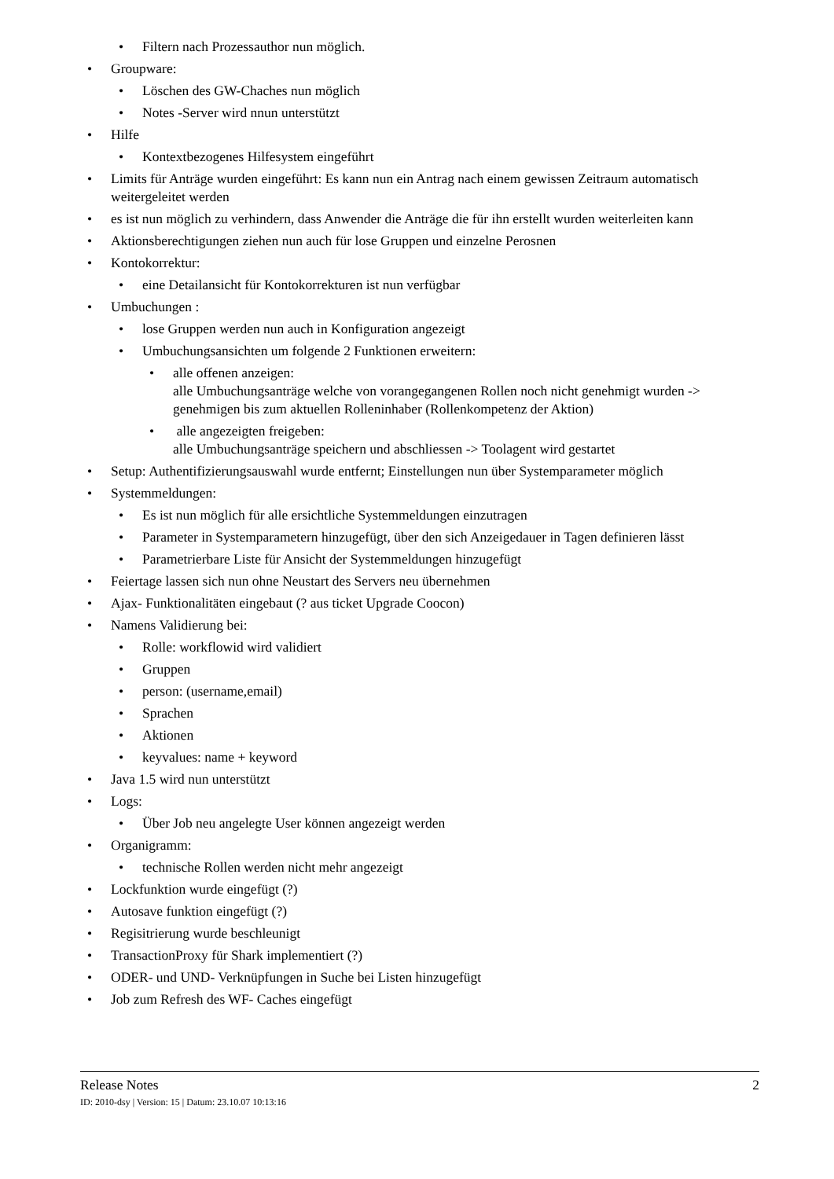• Filtern nach Prozessauthor nun möglich.
• Groupware:
• Löschen des GW-Chaches nun möglich
• Notes -Server wird nnun unterstützt
• Hilfe
• Kontextbezogenes Hilfesystem eingeführt
• Limits für Anträge wurden eingeführt: Es kann nun ein Antrag nach einem gewissen Zeitraum automatisch weitergeleitet werden
• es ist nun möglich zu verhindern, dass Anwender die Anträge die für ihn erstellt wurden weiterleiten kann
• Aktionsberechtigungen ziehen nun auch für lose Gruppen und einzelne Perosnen
• Kontokorrektur:
• eine Detailansicht für Kontokorrekturen ist nun verfügbar
• Umbuchungen :
• lose Gruppen werden nun auch in Konfiguration angezeigt
• Umbuchungsansichten um folgende 2 Funktionen erweitern:
• alle offenen anzeigen:
alle Umbuchungsanträge welche von vorangegangenen Rollen noch nicht genehmigt wurden -> genehmigen bis zum aktuellen Rolleninhaber (Rollenkompetenz der Aktion)
• alle angezeigten freigeben:
alle Umbuchungsanträge speichern und abschliessen -> Toolagent wird gestartet
• Setup: Authentifizierungsauswahl wurde entfernt; Einstellungen nun über Systemparameter möglich
• Systemmeldungen:
• Es ist nun möglich für alle ersichtliche Systemmeldungen einzutragen
• Parameter in Systemparametern hinzugefügt, über den sich Anzeigedauer in Tagen definieren lässt
• Parametrierbare Liste für Ansicht der Systemmeldungen hinzugefügt
• Feiertage lassen sich nun ohne Neustart des Servers neu übernehmen
• Ajax- Funktionalitäten eingebaut (? aus ticket Upgrade Coocon)
• Namens Validierung bei:
• Rolle: workflowid wird validiert
• Gruppen
• person: (username,email)
• Sprachen
• Aktionen
• keyvalues: name + keyword
• Java 1.5 wird nun unterstützt
• Logs:
• Über Job neu angelegte User können angezeigt werden
• Organigramm:
• technische Rollen werden nicht mehr angezeigt
• Lockfunktion wurde eingefügt (?)
• Autosave funktion eingefügt (?)
• Regisitrierung wurde beschleunigt
• TransactionProxy für Shark implementiert (?)
• ODER- und UND- Verknüpfungen in Suche bei Listen hinzugefügt
• Job zum Refresh des WF- Caches eingefügt
Release Notes 2
ID: 2010-dsy | Version: 15 | Datum: 23.10.07 10:13:16